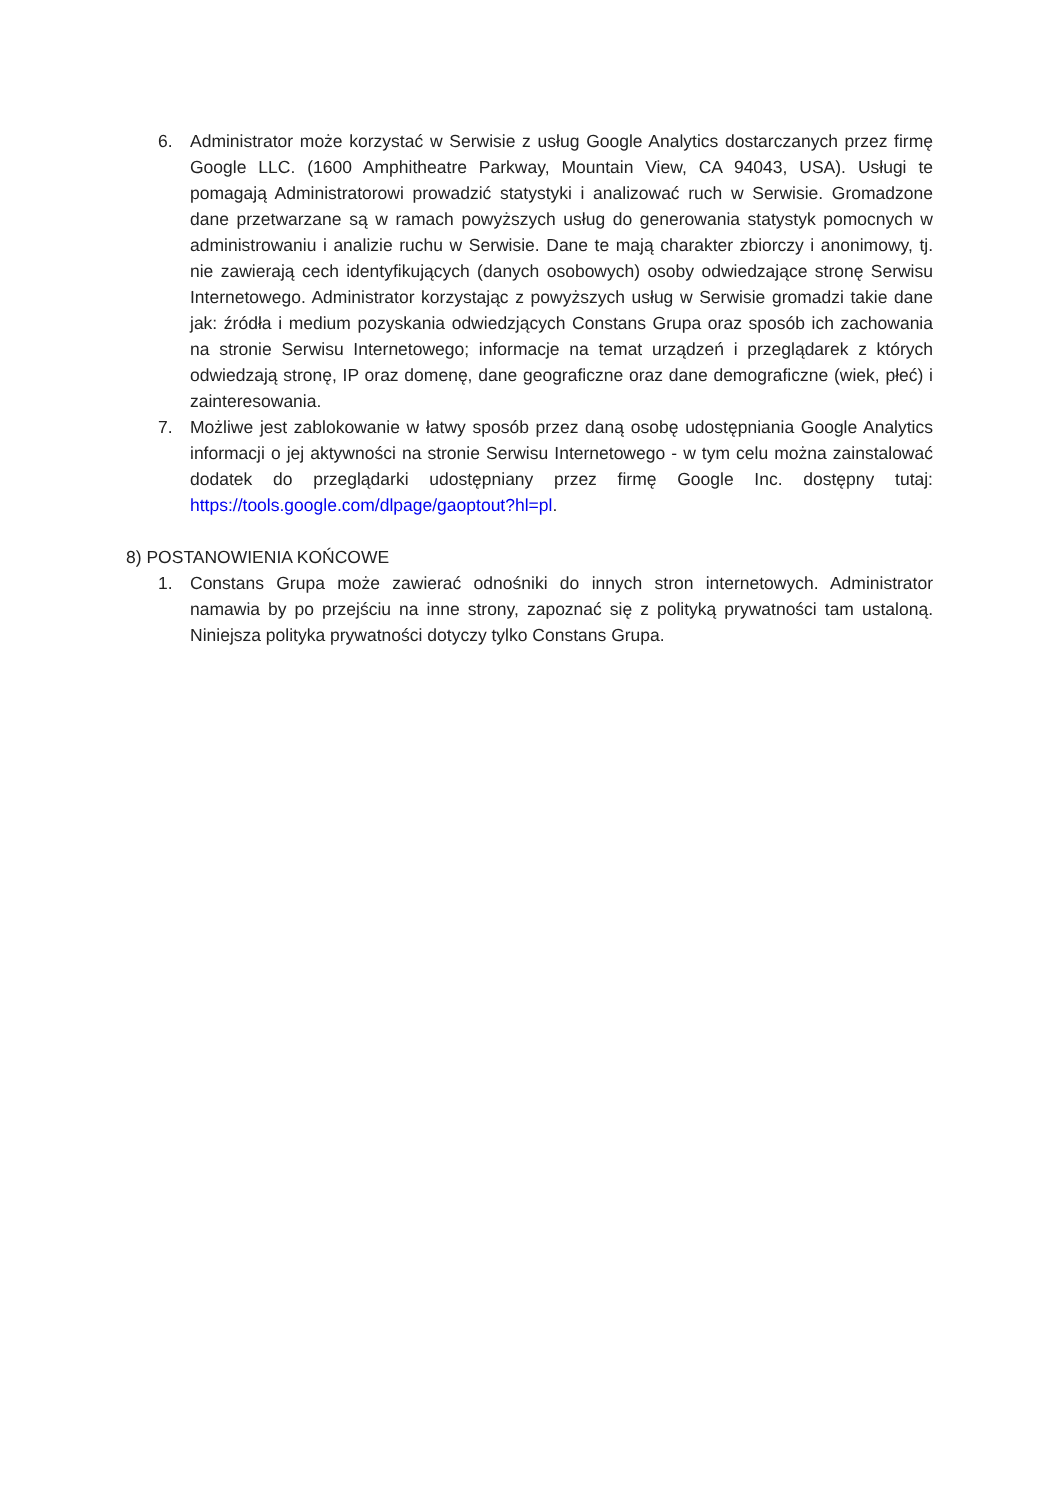6. Administrator może korzystać w Serwisie z usług Google Analytics dostarczanych przez firmę Google LLC. (1600 Amphitheatre Parkway, Mountain View, CA 94043, USA). Usługi te pomagają Administratorowi prowadzić statystyki i analizować ruch w Serwisie. Gromadzone dane przetwarzane są w ramach powyższych usług do generowania statystyk pomocnych w administrowaniu i analizie ruchu w Serwisie. Dane te mają charakter zbiorczy i anonimowy, tj. nie zawierają cech identyfikujących (danych osobowych) osoby odwiedzające stronę Serwisu Internetowego. Administrator korzystając z powyższych usług w Serwisie gromadzi takie dane jak: źródła i medium pozyskania odwiedzjących Constans Grupa oraz sposób ich zachowania na stronie Serwisu Internetowego; informacje na temat urządzeń i przeglądarek z których odwiedzają stronę, IP oraz domenę, dane geograficzne oraz dane demograficzne (wiek, płeć) i zainteresowania.
7. Możliwe jest zablokowanie w łatwy sposób przez daną osobę udostępniania Google Analytics informacji o jej aktywności na stronie Serwisu Internetowego - w tym celu można zainstalować dodatek do przeglądarki udostępniany przez firmę Google Inc. dostępny tutaj: https://tools.google.com/dlpage/gaoptout?hl=pl.
8) POSTANOWIENIA KOŃCOWE
1. Constans Grupa może zawierać odnośniki do innych stron internetowych. Administrator namawia by po przejściu na inne strony, zapoznać się z polityką prywatności tam ustaloną. Niniejsza polityka prywatności dotyczy tylko Constans Grupa.